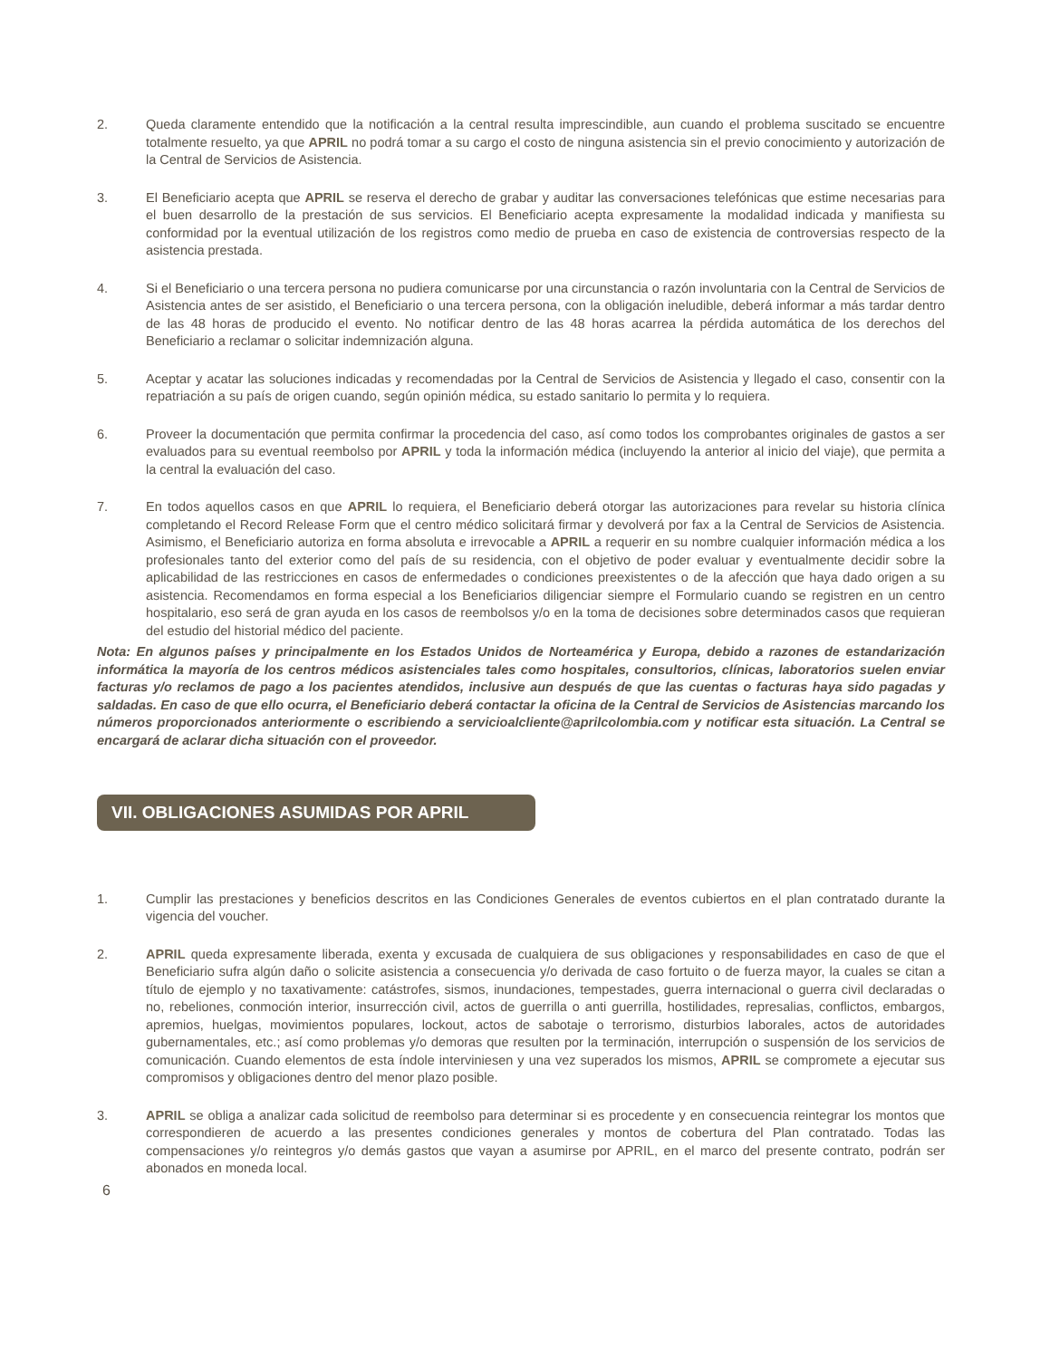2. Queda claramente entendido que la notificación a la central resulta imprescindible, aun cuando el problema suscitado se encuentre totalmente resuelto, ya que APRIL no podrá tomar a su cargo el costo de ninguna asistencia sin el previo conocimiento y autorización de la Central de Servicios de Asistencia.
3. El Beneficiario acepta que APRIL se reserva el derecho de grabar y auditar las conversaciones telefónicas que estime necesarias para el buen desarrollo de la prestación de sus servicios. El Beneficiario acepta expresamente la modalidad indicada y manifiesta su conformidad por la eventual utilización de los registros como medio de prueba en caso de existencia de controversias respecto de la asistencia prestada.
4. Si el Beneficiario o una tercera persona no pudiera comunicarse por una circunstancia o razón involuntaria con la Central de Servicios de Asistencia antes de ser asistido, el Beneficiario o una tercera persona, con la obligación ineludible, deberá informar a más tardar dentro de las 48 horas de producido el evento. No notificar dentro de las 48 horas acarrea la pérdida automática de los derechos del Beneficiario a reclamar o solicitar indemnización alguna.
5. Aceptar y acatar las soluciones indicadas y recomendadas por la Central de Servicios de Asistencia y llegado el caso, consentir con la repatriación a su país de origen cuando, según opinión médica, su estado sanitario lo permita y lo requiera.
6. Proveer la documentación que permita confirmar la procedencia del caso, así como todos los comprobantes originales de gastos a ser evaluados para su eventual reembolso por APRIL y toda la información médica (incluyendo la anterior al inicio del viaje), que permita a la central la evaluación del caso.
7. En todos aquellos casos en que APRIL lo requiera, el Beneficiario deberá otorgar las autorizaciones para revelar su historia clínica completando el Record Release Form que el centro médico solicitará firmar y devolverá por fax a la Central de Servicios de Asistencia. Asimismo, el Beneficiario autoriza en forma absoluta e irrevocable a APRIL a requerir en su nombre cualquier información médica a los profesionales tanto del exterior como del país de su residencia, con el objetivo de poder evaluar y eventualmente decidir sobre la aplicabilidad de las restricciones en casos de enfermedades o condiciones preexistentes o de la afección que haya dado origen a su asistencia. Recomendamos en forma especial a los Beneficiarios diligenciar siempre el Formulario cuando se registren en un centro hospitalario, eso será de gran ayuda en los casos de reembolsos y/o en la toma de decisiones sobre determinados casos que requieran del estudio del historial médico del paciente.
Nota: En algunos países y principalmente en los Estados Unidos de Norteamérica y Europa, debido a razones de estandarización informática la mayoría de los centros médicos asistenciales tales como hospitales, consultorios, clínicas, laboratorios suelen enviar facturas y/o reclamos de pago a los pacientes atendidos, inclusive aun después de que las cuentas o facturas haya sido pagadas y saldadas. En caso de que ello ocurra, el Beneficiario deberá contactar la oficina de la Central de Servicios de Asistencias marcando los números proporcionados anteriormente o escribiendo a servicioalcliente@aprilcolombia.com y notificar esta situación. La Central se encargará de aclarar dicha situación con el proveedor.
VII. OBLIGACIONES ASUMIDAS POR APRIL
1. Cumplir las prestaciones y beneficios descritos en las Condiciones Generales de eventos cubiertos en el plan contratado durante la vigencia del voucher.
2. APRIL queda expresamente liberada, exenta y excusada de cualquiera de sus obligaciones y responsabilidades en caso de que el Beneficiario sufra algún daño o solicite asistencia a consecuencia y/o derivada de caso fortuito o de fuerza mayor, la cuales se citan a título de ejemplo y no taxativamente: catástrofes, sismos, inundaciones, tempestades, guerra internacional o guerra civil declaradas o no, rebeliones, conmoción interior, insurrección civil, actos de guerrilla o anti guerrilla, hostilidades, represalias, conflictos, embargos, apremios, huelgas, movimientos populares, lockout, actos de sabotaje o terrorismo, disturbios laborales, actos de autoridades gubernamentales, etc.; así como problemas y/o demoras que resulten por la terminación, interrupción o suspensión de los servicios de comunicación. Cuando elementos de esta índole interviniesen y una vez superados los mismos, APRIL se compromete a ejecutar sus compromisos y obligaciones dentro del menor plazo posible.
3. APRIL se obliga a analizar cada solicitud de reembolso para determinar si es procedente y en consecuencia reintegrar los montos que correspondieren de acuerdo a las presentes condiciones generales y montos de cobertura del Plan contratado. Todas las compensaciones y/o reintegros y/o demás gastos que vayan a asumirse por APRIL, en el marco del presente contrato, podrán ser abonados en moneda local.
6